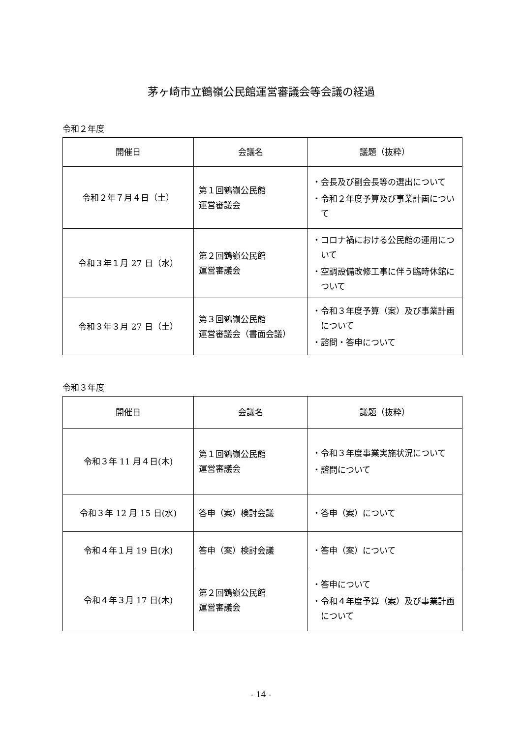茅ヶ崎市立鶴嶺公民館運営審議会等会議の経過
令和２年度
| 開催日 | 会議名 | 議題（抜粋） |
| --- | --- | --- |
| 令和２年７月４日（土） | 第１回鶴嶺公民館 運営審議会 | ・会長及び副会長等の選出について ・令和２年度予算及び事業計画について |
| 令和３年１月 27 日（水） | 第２回鶴嶺公民館 運営審議会 | ・コロナ禍における公民館の運用について ・空調設備改修工事に伴う臨時休館について |
| 令和３年３月 27 日（土） | 第３回鶴嶺公民館 運営審議会（書面会議） | ・令和３年度予算（案）及び事業計画について ・諮問・答申について |
令和３年度
| 開催日 | 会議名 | 議題（抜粋） |
| --- | --- | --- |
| 令和３年 11 月４日(木) | 第１回鶴嶺公民館 運営審議会 | ・令和３年度事業実施状況について ・諮問について |
| 令和３年 12 月 15 日(水) | 答申（案）検討会議 | ・答申（案）について |
| 令和４年１月 19 日(水) | 答申（案）検討会議 | ・答申（案）について |
| 令和４年３月 17 日(木) | 第２回鶴嶺公民館 運営審議会 | ・答申について ・令和４年度予算（案）及び事業計画について |
- 14 -